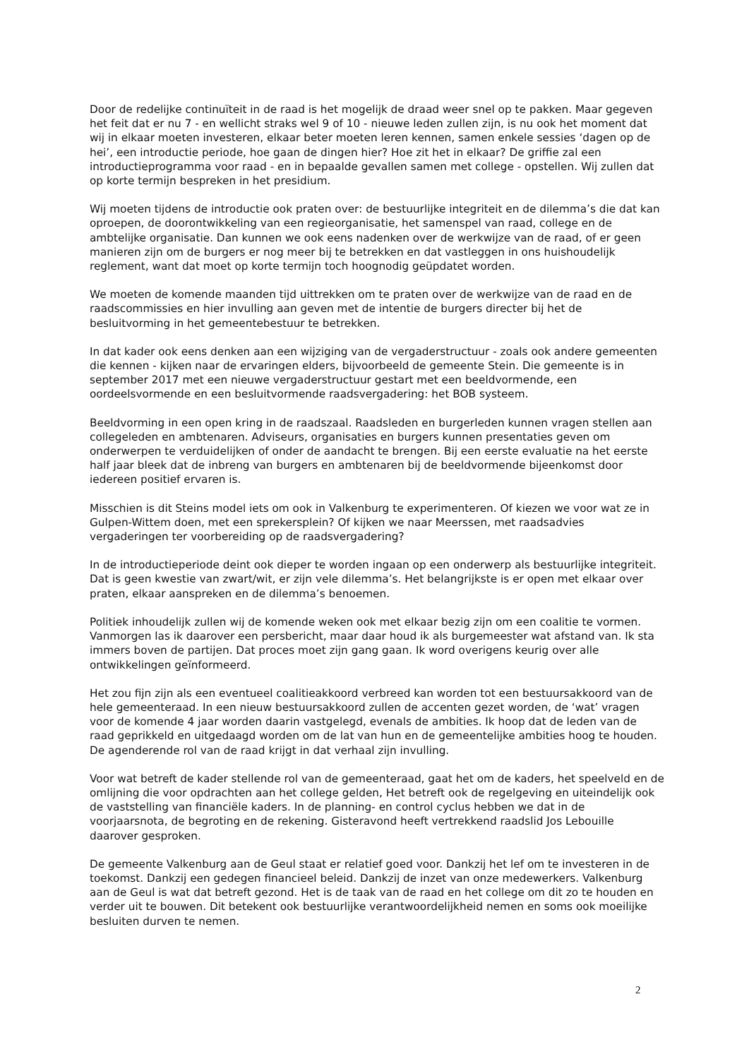Door de redelijke continuïteit in de raad is het mogelijk de draad weer snel op te pakken. Maar gegeven het feit dat er nu 7 - en wellicht straks wel 9 of 10 - nieuwe leden zullen zijn, is nu ook het moment dat wij in elkaar moeten investeren, elkaar beter moeten leren kennen, samen enkele sessies ‘dagen op de hei’, een introductie periode, hoe gaan de dingen hier? Hoe zit het in elkaar? De griffie zal een introductieprogramma voor raad - en in bepaalde gevallen samen met college - opstellen. Wij zullen dat op korte termijn bespreken in het presidium.
Wij moeten tijdens de introductie ook praten over: de bestuurlijke integriteit en de dilemma’s die dat kan oproepen, de doorontwikkeling van een regieorganisatie, het samenspel van raad, college en de ambtelijke organisatie. Dan kunnen we ook eens nadenken over de werkwijze van de raad, of er geen manieren zijn om de burgers er nog meer bij te betrekken en dat vastleggen in ons huishoudelijk reglement, want dat moet op korte termijn toch hoognodig geüpdatet worden.
We moeten de komende maanden tijd uittrekken om te praten over de werkwijze van de raad en de raadscommissies en hier invulling aan geven met de intentie de burgers directer bij het de besluitvorming in het gemeentebestuur te betrekken.
In dat kader ook eens denken aan een wijziging van de vergaderstructuur - zoals ook andere gemeenten die kennen - kijken naar de ervaringen elders, bijvoorbeeld de gemeente Stein. Die gemeente is in september 2017 met een nieuwe vergaderstructuur gestart met een beeldvormende, een oordeelsvormende en een besluitvormende raadsvergadering: het BOB systeem.
Beeldvorming in een open kring in de raadszaal. Raadsleden en burgerleden kunnen vragen stellen aan collegeleden en ambtenaren. Adviseurs, organisaties en burgers kunnen presentaties geven om onderwerpen te verduidelijken of onder de aandacht te brengen. Bij een eerste evaluatie na het eerste half jaar bleek dat de inbreng van burgers en ambtenaren bij de beeldvormende bijeenkomst door iedereen positief ervaren is.
Misschien is dit Steins model iets om ook in Valkenburg te experimenteren. Of kiezen we voor wat ze in Gulpen-Wittem doen, met een sprekersplein? Of kijken we naar Meerssen, met raadsadvies vergaderingen ter voorbereiding op de raadsvergadering?
In de introductieperiode deint ook dieper te worden ingaan op een onderwerp als bestuurlijke integriteit. Dat is geen kwestie van zwart/wit, er zijn vele dilemma’s. Het belangrijkste is er open met elkaar over praten, elkaar aanspreken en de dilemma’s benoemen.
Politiek inhoudelijk zullen wij de komende weken ook met elkaar bezig zijn om een coalitie te vormen. Vanmorgen las ik daarover een persbericht, maar daar houd ik als burgemeester wat afstand van. Ik sta immers boven de partijen. Dat proces moet zijn gang gaan. Ik word overigens keurig over alle ontwikkelingen geïnformeerd.
Het zou fijn zijn als een eventueel coalitieakkoord verbreed kan worden tot een bestuursakkoord van de hele gemeenteraad. In een nieuw bestuursakkoord zullen de accenten gezet worden, de ‘wat’ vragen voor de komende 4 jaar worden daarin vastgelegd, evenals de ambities. Ik hoop dat de leden van de raad geprikkeld en uitgedaagd worden om de lat van hun en de gemeentelijke ambities hoog te houden. De agenderende rol van de raad krijgt in dat verhaal zijn invulling.
Voor wat betreft de kader stellende rol van de gemeenteraad, gaat het om de kaders, het speelveld en de omlijning die voor opdrachten aan het college gelden, Het betreft ook de regelgeving en uiteindelijk ook de vaststelling van financiële kaders. In de planning- en control cyclus hebben we dat in de voorjaarsnota, de begroting en de rekening. Gisteravond heeft vertrekkend raadslid Jos Lebouille daarover gesproken.
De gemeente Valkenburg aan de Geul staat er relatief goed voor. Dankzij het lef om te investeren in de toekomst. Dankzij een gedegen financieel beleid. Dankzij de inzet van onze medewerkers. Valkenburg aan de Geul is wat dat betreft gezond. Het is de taak van de raad en het college om dit zo te houden en verder uit te bouwen. Dit betekent ook bestuurlijke verantwoordelijkheid nemen en soms ook moeilijke besluiten durven te nemen.
2